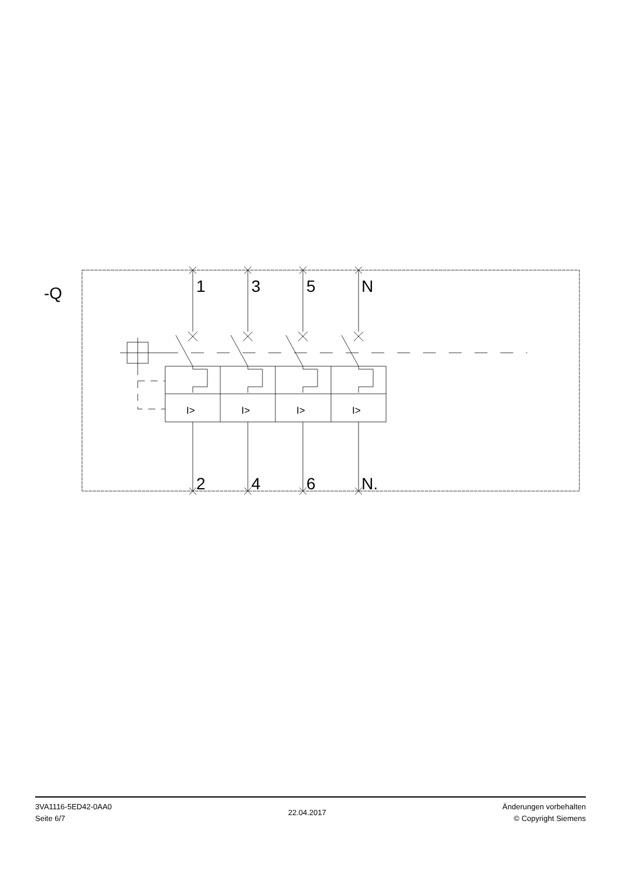-Q
1
3
5
N
2
4
6
N.
I>
I>
I>
I>
3VA1116-5ED42-0AA0
Seite 6/7
22.04.2017
Änderungen vorbehalten
© Copyright Siemens